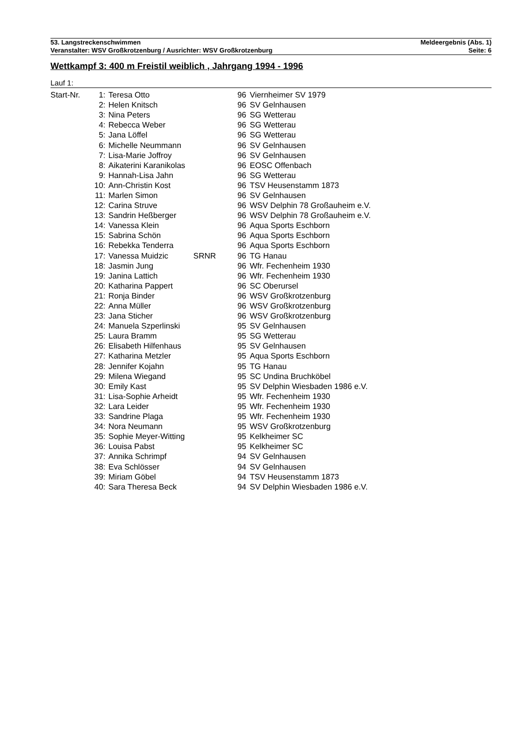53. Langstreckenschwimmen Meldeergebnis (Abs. 1)
Veranstalter: WSV Großkrotzenburg / Ausrichter: WSV Großkrotzenburg Seite: 6
Wettkampf 3: 400 m Freistil weiblich , Jahrgang 1994 - 1996
Lauf 1:
| Start-Nr. | 1: | Teresa Otto | | 96 | Viernheimer SV 1979 |
| | 2: | Helen Knitsch | | 96 | SV Gelnhausen |
| | 3: | Nina Peters | | 96 | SG Wetterau |
| | 4: | Rebecca Weber | | 96 | SG Wetterau |
| | 5: | Jana Löffel | | 96 | SG Wetterau |
| | 6: | Michelle Neummann | | 96 | SV Gelnhausen |
| | 7: | Lisa-Marie Joffroy | | 96 | SV Gelnhausen |
| | 8: | Aikaterini Karanikolas | | 96 | EOSC Offenbach |
| | 9: | Hannah-Lisa Jahn | | 96 | SG Wetterau |
| | 10: | Ann-Christin Kost | | 96 | TSV Heusenstamm 1873 |
| | 11: | Marlen Simon | | 96 | SV Gelnhausen |
| | 12: | Carina Struve | | 96 | WSV Delphin 78 Großauheim e.V. |
| | 13: | Sandrin Heßberger | | 96 | WSV Delphin 78 Großauheim e.V. |
| | 14: | Vanessa Klein | | 96 | Aqua Sports Eschborn |
| | 15: | Sabrina Schön | | 96 | Aqua Sports Eschborn |
| | 16: | Rebekka Tenderra | | 96 | Aqua Sports Eschborn |
| | 17: | Vanessa Muidzic | SRNR | 96 | TG Hanau |
| | 18: | Jasmin Jung | | 96 | Wfr. Fechenheim 1930 |
| | 19: | Janina Lattich | | 96 | Wfr. Fechenheim 1930 |
| | 20: | Katharina Pappert | | 96 | SC Oberursel |
| | 21: | Ronja Binder | | 96 | WSV Großkrotzenburg |
| | 22: | Anna Müller | | 96 | WSV Großkrotzenburg |
| | 23: | Jana Sticher | | 96 | WSV Großkrotzenburg |
| | 24: | Manuela Szperlinski | | 95 | SV Gelnhausen |
| | 25: | Laura Bramm | | 95 | SG Wetterau |
| | 26: | Elisabeth Hilfenhaus | | 95 | SV Gelnhausen |
| | 27: | Katharina Metzler | | 95 | Aqua Sports Eschborn |
| | 28: | Jennifer Kojahn | | 95 | TG Hanau |
| | 29: | Milena Wiegand | | 95 | SC Undina Bruchköbel |
| | 30: | Emily Kast | | 95 | SV Delphin Wiesbaden 1986 e.V. |
| | 31: | Lisa-Sophie Arheidt | | 95 | Wfr. Fechenheim 1930 |
| | 32: | Lara Leider | | 95 | Wfr. Fechenheim 1930 |
| | 33: | Sandrine Plaga | | 95 | Wfr. Fechenheim 1930 |
| | 34: | Nora Neumann | | 95 | WSV Großkrotzenburg |
| | 35: | Sophie Meyer-Witting | | 95 | Kelkheimer SC |
| | 36: | Louisa Pabst | | 95 | Kelkheimer SC |
| | 37: | Annika Schrimpf | | 94 | SV Gelnhausen |
| | 38: | Eva Schlösser | | 94 | SV Gelnhausen |
| | 39: | Miriam Göbel | | 94 | TSV Heusenstamm 1873 |
| | 40: | Sara Theresa Beck | | 94 | SV Delphin Wiesbaden 1986 e.V. |